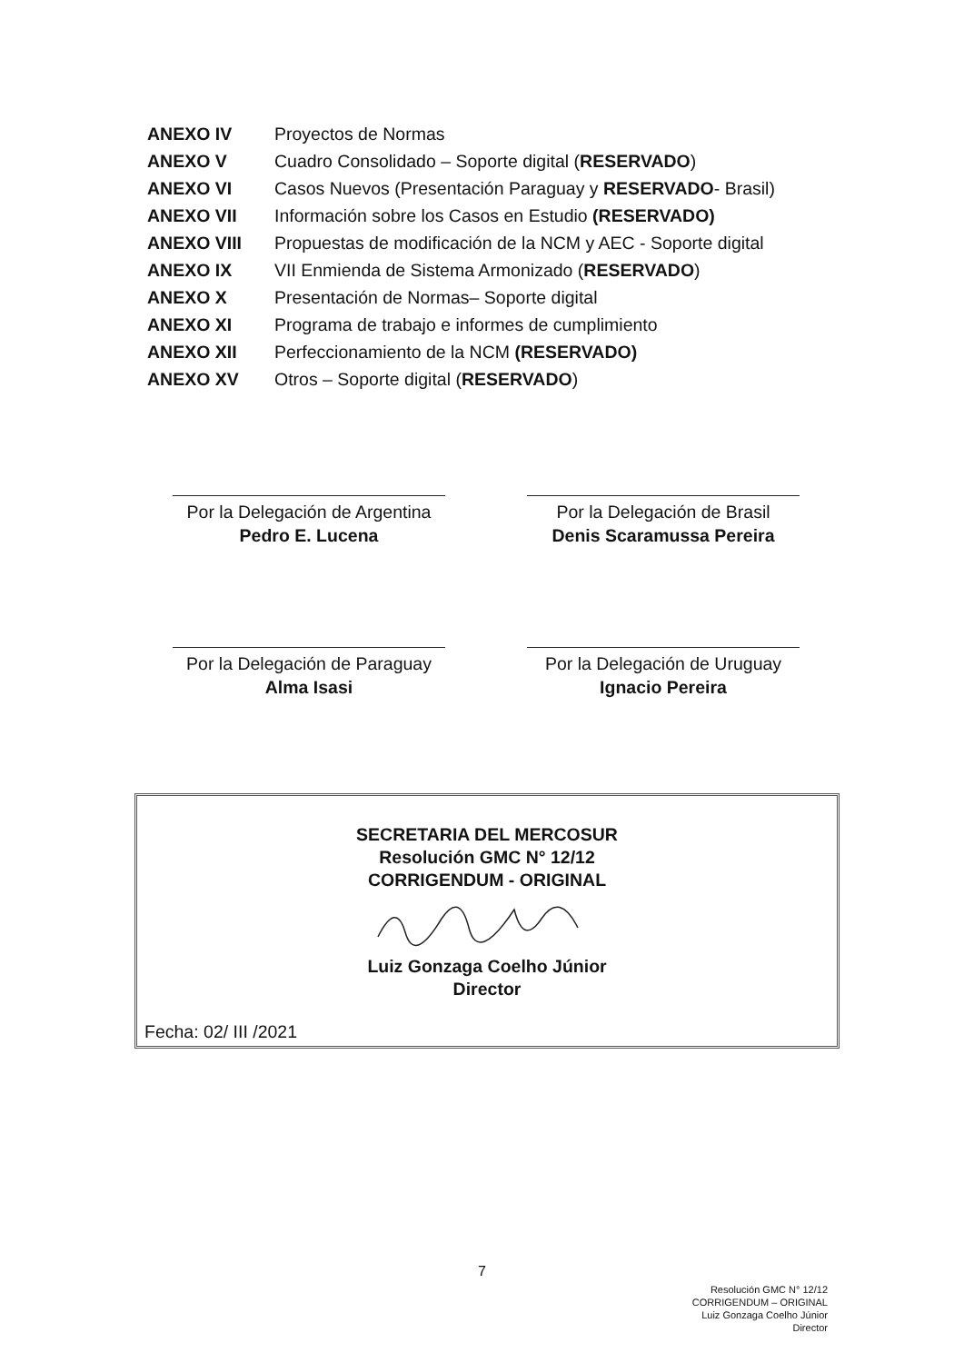| ANEXO IV | Proyectos de Normas |
| ANEXO V | Cuadro Consolidado – Soporte digital ( RESERVADO ) |
| ANEXO VI | Casos Nuevos (Presentación Paraguay y RESERVADO - Brasil) |
| ANEXO VII | Información sobre los Casos en Estudio (RESERVADO) |
| ANEXO VIII | Propuestas de modificación de la NCM y AEC - Soporte digital |
| ANEXO IX | VII Enmienda de Sistema Armonizado ( RESERVADO ) |
| ANEXO X | Presentación de Normas– Soporte digital |
| ANEXO XI | Programa de trabajo e informes de cumplimiento |
| ANEXO XII | Perfeccionamiento de la NCM (RESERVADO) |
| ANEXO XV | Otros – Soporte digital ( RESERVADO ) |
Por la Delegación de Argentina
Pedro E. Lucena
Por la Delegación de Brasil
Denis Scaramussa Pereira
Por la Delegación de Paraguay
Alma Isasi
Por la Delegación de Uruguay
Ignacio Pereira
SECRETARIA DEL MERCOSUR
Resolución GMC N° 12/12
CORRIGENDUM - ORIGINAL Luiz Gonzaga Coelho Júnior
Director
Fecha: 02/ III /2021
7
Resolución GMC N° 12/12
CORRIGENDUM – ORIGINAL
Luiz Gonzaga Coelho Júnior
Director